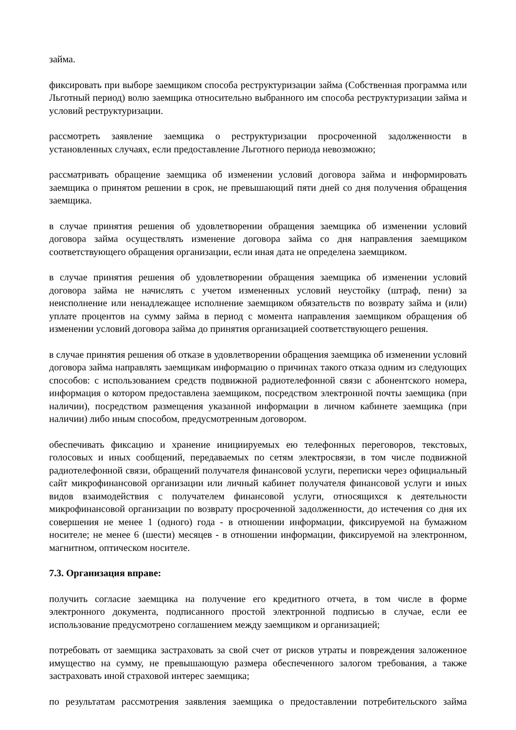займа.
фиксировать при выборе заемщиком способа реструктуризации займа (Собственная программа или Льготный период) волю заемщика относительно выбранного им способа реструктуризации займа и условий реструктуризации.
рассмотреть заявление заемщика о реструктуризации просроченной задолженности в установленных случаях, если предоставление Льготного периода невозможно;
рассматривать обращение заемщика об изменении условий договора займа и информировать заемщика о принятом решении в срок, не превышающий пяти дней со дня получения обращения заемщика.
в случае принятия решения об удовлетворении обращения заемщика об изменении условий договора займа осуществлять изменение договора займа со дня направления заемщиком соответствующего обращения организации, если иная дата не определена заемщиком.
в случае принятия решения об удовлетворении обращения заемщика об изменении условий договора займа не начислять с учетом измененных условий неустойку (штраф, пени) за неисполнение или ненадлежащее исполнение заемщиком обязательств по возврату займа и (или) уплате процентов на сумму займа в период с момента направления заемщиком обращения об изменении условий договора займа до принятия организацией соответствующего решения.
в случае принятия решения об отказе в удовлетворении обращения заемщика об изменении условий договора займа направлять заемщикам информацию о причинах такого отказа одним из следующих способов: с использованием средств подвижной радиотелефонной связи с абонентского номера, информация о котором предоставлена заемщиком, посредством электронной почты заемщика (при наличии), посредством размещения указанной информации в личном кабинете заемщика (при наличии) либо иным способом, предусмотренным договором.
обеспечивать фиксацию и хранение инициируемых ею телефонных переговоров, текстовых, голосовых и иных сообщений, передаваемых по сетям электросвязи, в том числе подвижной радиотелефонной связи, обращений получателя финансовой услуги, переписки через официальный сайт микрофинансовой организации или личный кабинет получателя финансовой услуги и иных видов взаимодействия с получателем финансовой услуги, относящихся к деятельности микрофинансовой организации по возврату просроченной задолженности, до истечения со дня их совершения не менее 1 (одного) года - в отношении информации, фиксируемой на бумажном носителе; не менее 6 (шести) месяцев - в отношении информации, фиксируемой на электронном, магнитном, оптическом носителе.
7.3. Организация вправе:
получить согласие заемщика на получение его кредитного отчета, в том числе в форме электронного документа, подписанного простой электронной подписью в случае, если ее использование предусмотрено соглашением между заемщиком и организацией;
потребовать от заемщика застраховать за свой счет от рисков утраты и повреждения заложенное имущество на сумму, не превышающую размера обеспеченного залогом требования, а также застраховать иной страховой интерес заемщика;
по результатам рассмотрения заявления заемщика о предоставлении потребительского займа